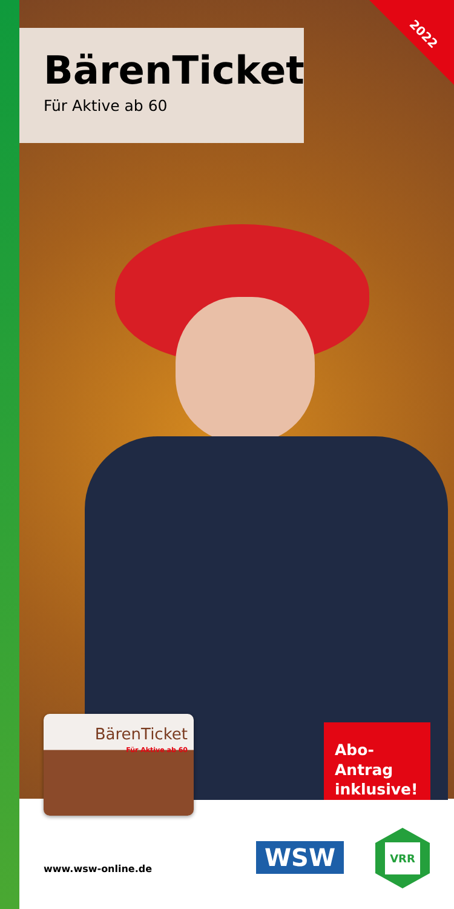2022
BärenTicket
Für Aktive ab 60
BärenTicket
Für Aktive ab 60
Abo-Antrag
inklusive!
www.wsw-online.de WSW
VRR